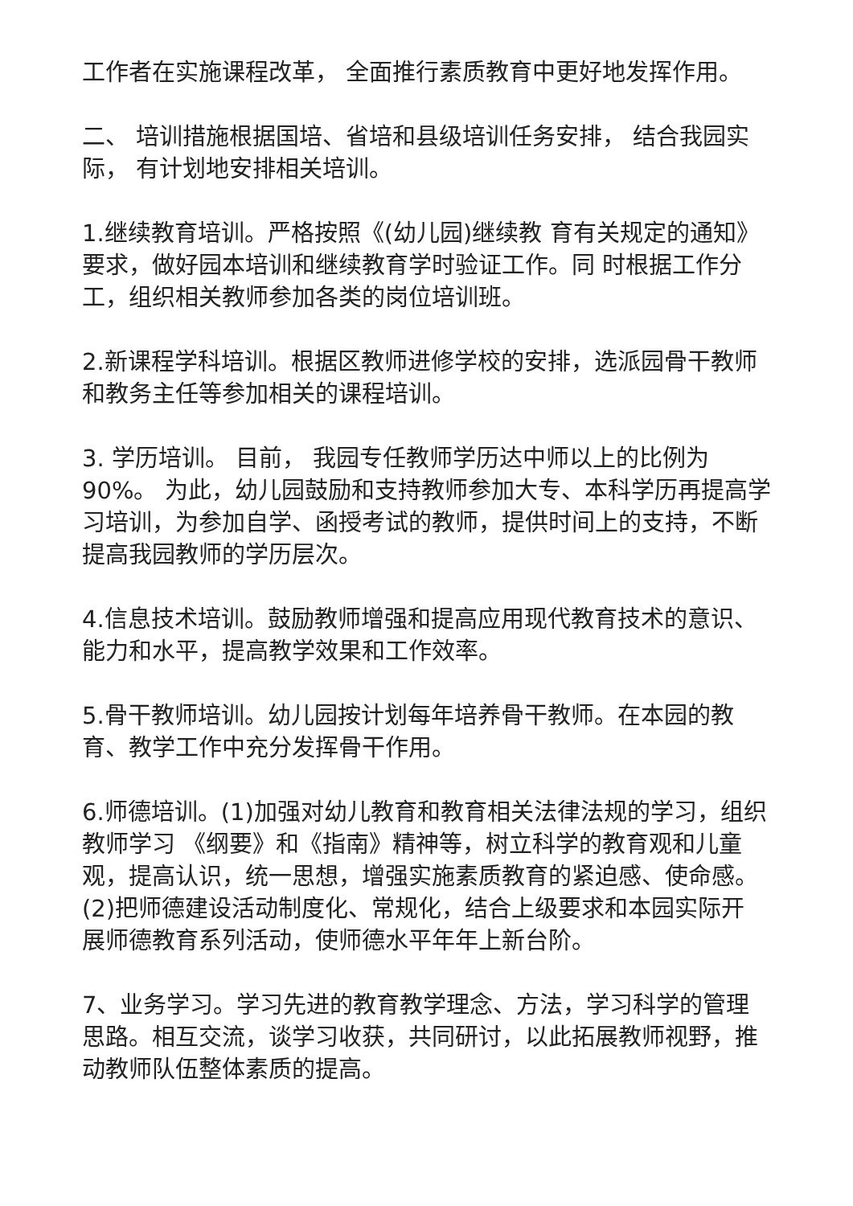工作者在实施课程改革， 全面推行素质教育中更好地发挥作用。
二、 培训措施根据国培、省培和县级培训任务安排， 结合我园实际， 有计划地安排相关培训。
1.继续教育培训。严格按照《(幼儿园)继续教 育有关规定的通知》要求，做好园本培训和继续教育学时验证工作。同 时根据工作分工，组织相关教师参加各类的岗位培训班。
2.新课程学科培训。根据区教师进修学校的安排，选派园骨干教师和教务主任等参加相关的课程培训。
3. 学历培训。 目前， 我园专任教师学历达中师以上的比例为 90%。 为此，幼儿园鼓励和支持教师参加大专、本科学历再提高学习培训，为参加自学、函授考试的教师，提供时间上的支持，不断提高我园教师的学历层次。
4.信息技术培训。鼓励教师增强和提高应用现代教育技术的意识、能力和水平，提高教学效果和工作效率。
5.骨干教师培训。幼儿园按计划每年培养骨干教师。在本园的教育、教学工作中充分发挥骨干作用。
6.师德培训。(1)加强对幼儿教育和教育相关法律法规的学习，组织教师学习 《纲要》和《指南》精神等，树立科学的教育观和儿童观，提高认识，统一思想，增强实施素质教育的紧迫感、使命感。 (2)把师德建设活动制度化、常规化，结合上级要求和本园实际开 展师德教育系列活动，使师德水平年年上新台阶。
7、业务学习。学习先进的教育教学理念、方法，学习科学的管理思路。相互交流，谈学习收获，共同研讨，以此拓展教师视野，推动教师队伍整体素质的提高。